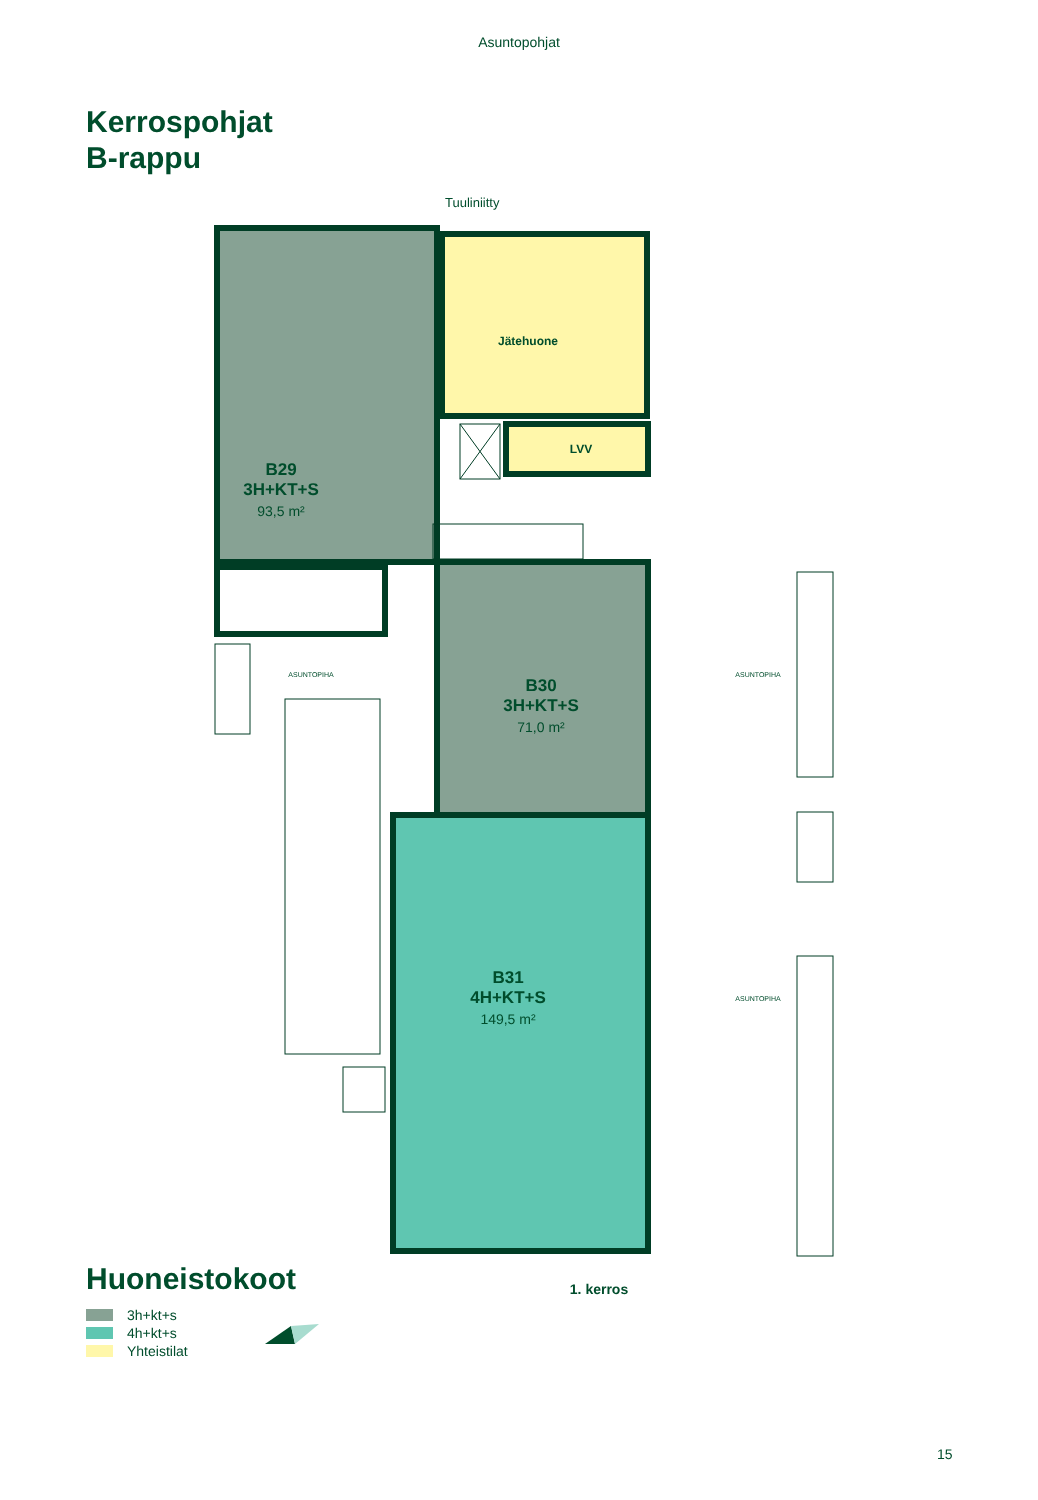Asuntopohjat
Kerrospohjat
B-rappu
Tuuliniitty
Jätehuone
LVV
B29
3H+KT+S
93,5 m²
ASUNTOPIHA
B30
3H+KT+S
71,0 m²
ASUNTOPIHA
B31
4H+KT+S
149,5 m²
ASUNTOPIHA
1. kerros
Huoneistokoot
3h+kt+s
4h+kt+s
Yhteistilat
15